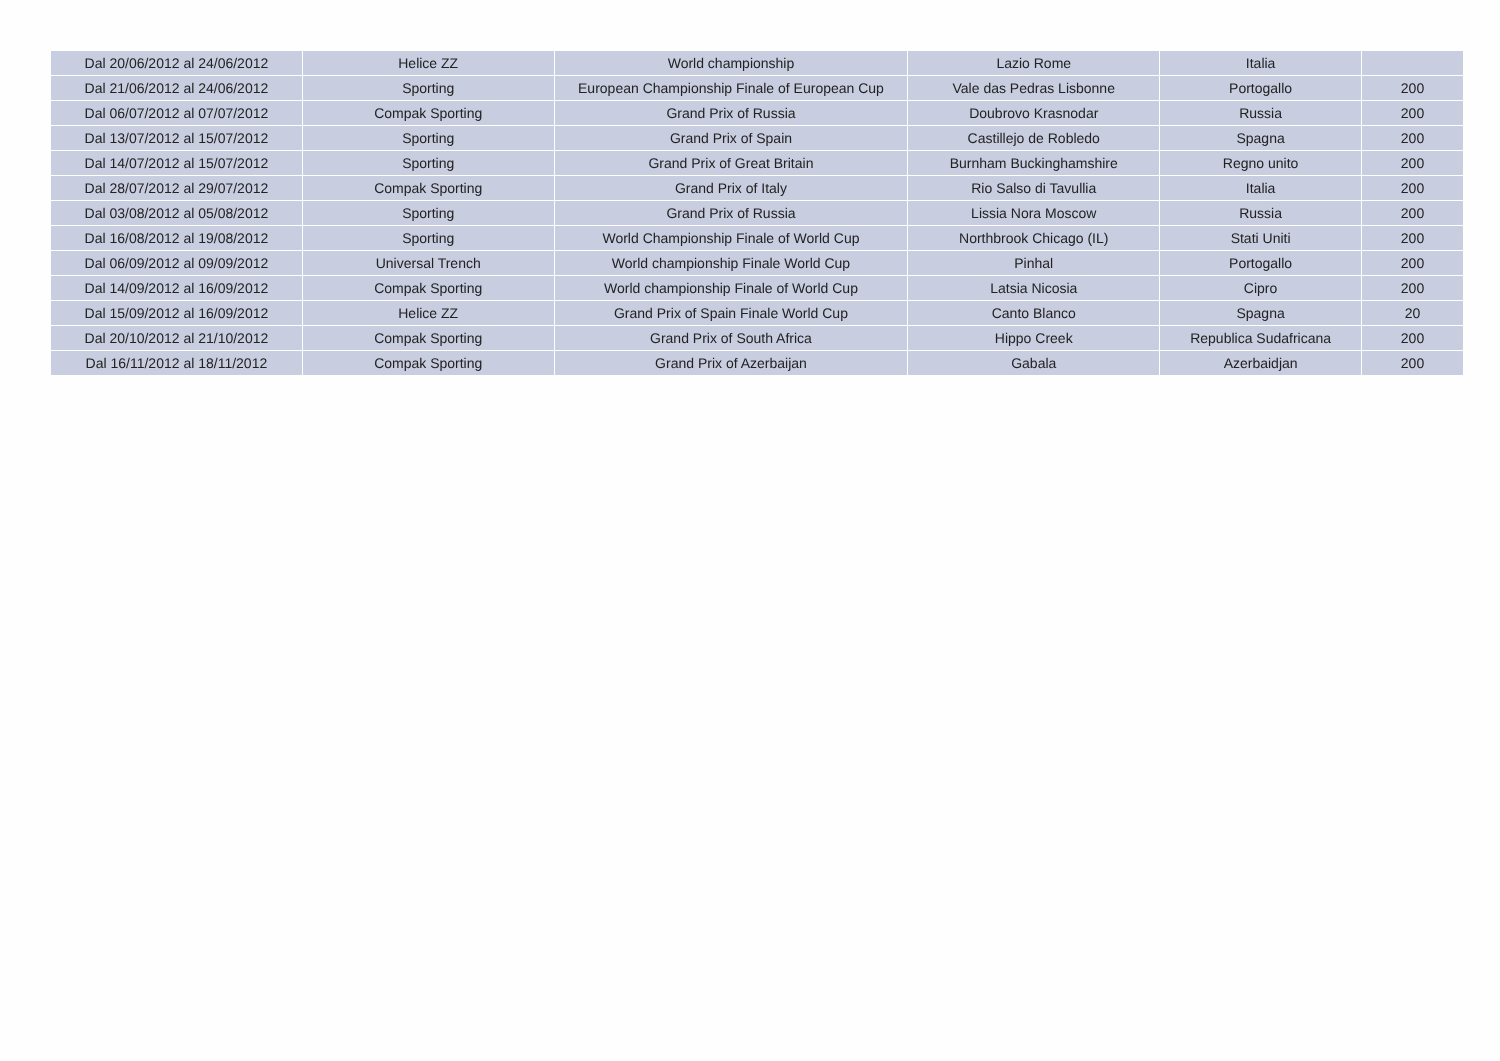| Dal 20/06/2012 al 24/06/2012 | Helice ZZ | World championship | Lazio Rome | Italia | |
| Dal 21/06/2012 al 24/06/2012 | Sporting | European Championship Finale of European Cup | Vale das Pedras Lisbonne | Portogallo | 200 |
| Dal 06/07/2012 al 07/07/2012 | Compak Sporting | Grand Prix of Russia | Doubrovo Krasnodar | Russia | 200 |
| Dal 13/07/2012 al 15/07/2012 | Sporting | Grand Prix of Spain | Castillejo de Robledo | Spagna | 200 |
| Dal 14/07/2012 al 15/07/2012 | Sporting | Grand Prix of Great Britain | Burnham Buckinghamshire | Regno unito | 200 |
| Dal 28/07/2012 al 29/07/2012 | Compak Sporting | Grand Prix of Italy | Rio Salso di Tavullia | Italia | 200 |
| Dal 03/08/2012 al 05/08/2012 | Sporting | Grand Prix of Russia | Lissia Nora Moscow | Russia | 200 |
| Dal 16/08/2012 al 19/08/2012 | Sporting | World Championship Finale of World Cup | Northbrook Chicago (IL) | Stati Uniti | 200 |
| Dal 06/09/2012 al 09/09/2012 | Universal Trench | World championship Finale World Cup | Pinhal | Portogallo | 200 |
| Dal 14/09/2012 al 16/09/2012 | Compak Sporting | World championship Finale of World Cup | Latsia Nicosia | Cipro | 200 |
| Dal 15/09/2012 al 16/09/2012 | Helice ZZ | Grand Prix of Spain Finale World Cup | Canto Blanco | Spagna | 20 |
| Dal 20/10/2012 al 21/10/2012 | Compak Sporting | Grand Prix of South Africa | Hippo Creek | Republica Sudafricana | 200 |
| Dal 16/11/2012 al 18/11/2012 | Compak Sporting | Grand Prix of Azerbaijan | Gabala | Azerbaidjan | 200 |